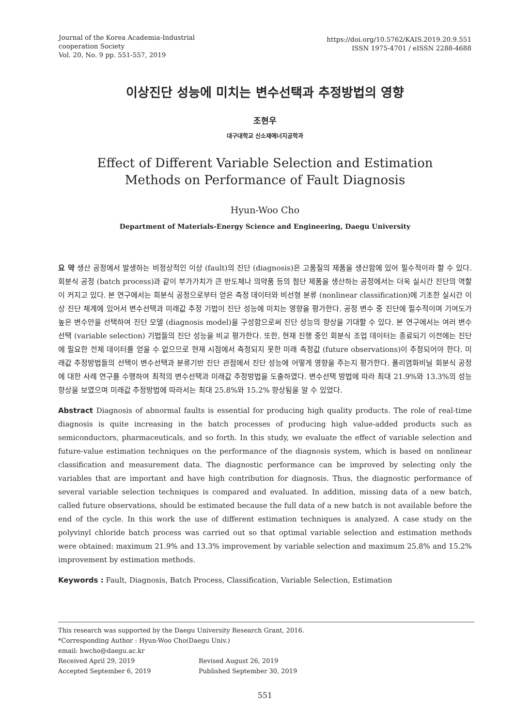Journal of the Korea Academia-Industrial
cooperation Society
Vol. 20, No. 9 pp. 551-557, 2019
https://doi.org/10.5762/KAIS.2019.20.9.551
ISSN 1975-4701 / eISSN 2288-4688
이상진단 성능에 미치는 변수선택과 추정방법의 영향
조현우
대구대학교 신소재에너지공학과
Effect of Different Variable Selection and Estimation
Methods on Performance of Fault Diagnosis
Hyun-Woo Cho
Department of Materials-Energy Science and Engineering, Daegu University
요 약 생산 공정에서 발생하는 비정상적인 이상 (fault)의 진단 (diagnosis)은 고품질의 제품을 생산함에 있어 필수적이라 할 수 있다. 회분식 공정 (batch process)과 같이 부가가치가 큰 반도체나 의약품 등의 첨단 제품을 생산하는 공정에서는 더욱 실시간 진단의 역할이 커지고 있다. 본 연구에서는 회분식 공정으로부터 얻은 측정 데이터와 비선형 분류 (nonlinear classification)에 기초한 실시간 이상 진단 체계에 있어서 변수선택과 미래값 추정 기법이 진단 성능에 미치는 영향을 평가한다. 공정 변수 중 진단에 필수적이며 기여도가 높은 변수만을 선택하여 진단 모델 (diagnosis model)을 구성함으로써 진단 성능의 향상을 기대할 수 있다. 본 연구에서는 여러 변수선택 (variable selection) 기법들의 진단 성능을 비교 평가한다. 또한, 현재 진행 중인 회분식 조업 데이터는 종료되기 이전에는 진단에 필요한 전체 데이터를 얻을 수 없으므로 현재 시점에서 측정되지 못한 미래 측정값 (future observations)이 추정되어야 한다. 미래값 추정방법들의 선택이 변수선택과 분류기반 진단 관점에서 진단 성능에 어떻게 영향을 주는지 평가한다. 폴리염화비닐 회분식 공정에 대한 사례 연구를 수행하여 최적의 변수선택과 미래값 추정방법을 도출하였다. 변수선택 방법에 따라 최대 21.9%와 13.3%의 성능 향상을 보였으며 미래값 추정방법에 따라서는 최대 25.8%와 15.2% 향상됨을 알 수 있었다.
Abstract Diagnosis of abnormal faults is essential for producing high quality products. The role of real-time diagnosis is quite increasing in the batch processes of producing high value-added products such as semiconductors, pharmaceuticals, and so forth. In this study, we evaluate the effect of variable selection and future-value estimation techniques on the performance of the diagnosis system, which is based on nonlinear classification and measurement data. The diagnostic performance can be improved by selecting only the variables that are important and have high contribution for diagnosis. Thus, the diagnostic performance of several variable selection techniques is compared and evaluated. In addition, missing data of a new batch, called future observations, should be estimated because the full data of a new batch is not available before the end of the cycle. In this work the use of different estimation techniques is analyzed. A case study on the polyvinyl chloride batch process was carried out so that optimal variable selection and estimation methods were obtained: maximum 21.9% and 13.3% improvement by variable selection and maximum 25.8% and 15.2% improvement by estimation methods.
Keywords : Fault, Diagnosis, Batch Process, Classification, Variable Selection, Estimation
This research was supported by the Daegu University Research Grant, 2016.
*Corresponding Author : Hyun-Woo Cho(Daegu Univ.)
email: hwcho@daegu.ac.kr
Received April 29, 2019 Revised August 26, 2019 Accepted September 6, 2019 Published September 30, 2019
551